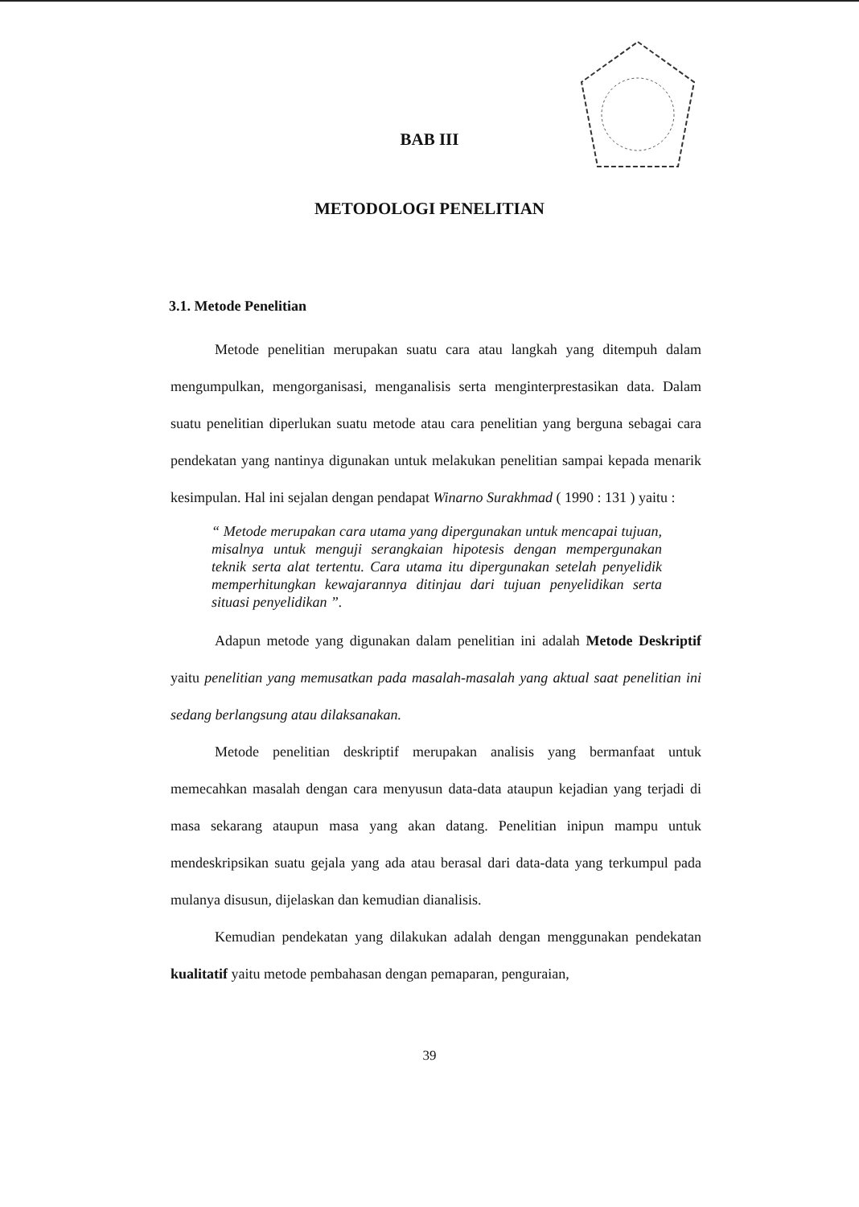BAB III
METODOLOGI PENELITIAN
3.1. Metode Penelitian
Metode penelitian merupakan suatu cara atau langkah yang ditempuh dalam mengumpulkan, mengorganisasi, menganalisis serta menginterprestasikan data. Dalam suatu penelitian diperlukan suatu metode atau cara penelitian yang berguna sebagai cara pendekatan yang nantinya digunakan untuk melakukan penelitian sampai kepada menarik kesimpulan. Hal ini sejalan dengan pendapat Winarno Surakhmad ( 1990 : 131 ) yaitu :
“ Metode merupakan cara utama yang dipergunakan untuk mencapai tujuan, misalnya untuk menguji serangkaian hipotesis dengan mempergunakan teknik serta alat tertentu. Cara utama itu dipergunakan setelah penyelidik memperhitungkan kewajarannya ditinjau dari tujuan penyelidikan serta situasi penyelidikan ”.
Adapun metode yang digunakan dalam penelitian ini adalah Metode Deskriptif yaitu penelitian yang memusatkan pada masalah-masalah yang aktual saat penelitian ini sedang berlangsung atau dilaksanakan.
Metode penelitian deskriptif merupakan analisis yang bermanfaat untuk memecahkan masalah dengan cara menyusun data-data ataupun kejadian yang terjadi di masa sekarang ataupun masa yang akan datang. Penelitian inipun mampu untuk mendeskripsikan suatu gejala yang ada atau berasal dari data-data yang terkumpul pada mulanya disusun, dijelaskan dan kemudian dianalisis.
Kemudian pendekatan yang dilakukan adalah dengan menggunakan pendekatan kualitatif yaitu metode pembahasan dengan pemaparan, penguraian,
39